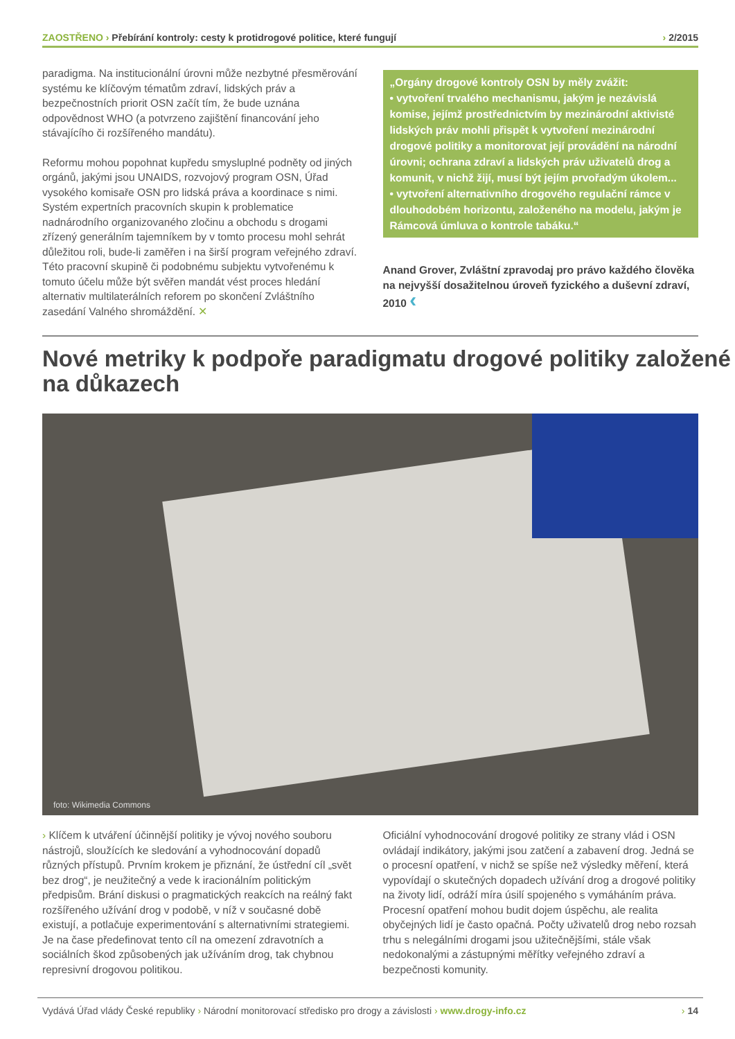ZAOSTŘENO › Přebírání kontroly: cesty k protidrogové politice, které fungují
› 2/2015
paradigma. Na institucionální úrovni může nezbytné přesměrování systému ke klíčovým tématům zdraví, lidských práv a bezpečnostních priorit OSN začít tím, že bude uznána odpovědnost WHO (a potvrzeno zajištění financování jeho stávajícího či rozšířeného mandátu).
Reformu mohou popohnat kupředu smysluplné podněty od jiných orgánů, jakými jsou UNAIDS, rozvojový program OSN, Úřad vysokého komisaře OSN pro lidská práva a koordinace s nimi. Systém expertních pracovních skupin k problematice nadnárodního organizovaného zločinu a obchodu s drogami zřízený generálním tajemníkem by v tomto procesu mohl sehrát důležitou roli, bude-li zaměřen i na širší program veřejného zdraví. Této pracovní skupině či podobnému subjektu vytvořenému k tomuto účelu může být svěřen mandát vést proces hledání alternativ multilaterálních reforem po skončení Zvláštního zasedání Valného shromáždění. ✕
„Orgány drogové kontroly OSN by měly zvážit:
• vytvoření trvalého mechanismu, jakým je nezávislá komise, jejímž prostřednictvím by mezinárodní aktivisté lidských práv mohli přispět k vytvoření mezinárodní drogové politiky a monitorovat její provádění na národní úrovni; ochrana zdraví a lidských práv uživatelů drog a komunit, v nichž žijí, musí být jejím prvořadým úkolem...
• vytvoření alternativního drogového regulační rámce v dlouhodobém horizontu, založeného na modelu, jakým je Rámcová úmluva o kontrole tabáku.“
Anand Grover, Zvláštní zpravodaj pro právo každého člověka na nejvyšší dosažitelnou úroveň fyzického a duševní zdraví, 2010 ‹
Nové metriky k podpoře paradigmatu drogové politiky založené na důkazech
foto: Wikimedia Commons
› Klíčem k utváření účinnější politiky je vývoj nového souboru nástrojů, sloužících ke sledování a vyhodnocování dopadů různých přístupů. Prvním krokem je přiznání, že ústřední cíl „svět bez drog“, je neužitečný a vede k iracionálním politickým předpisům. Brání diskusi o pragmatických reakcích na reálný fakt rozšířeného užívání drog v podobě, v níž v současné době existují, a potlačuje experimentování s alternativními strategiemi. Je na čase předefinovat tento cíl na omezení zdravotních a sociálních škod způsobených jak užíváním drog, tak chybnou represivní drogovou politikou.
Oficiální vyhodnocování drogové politiky ze strany vlád i OSN ovládají indikátory, jakými jsou zatčení a zabavení drog. Jedná se o procesní opatření, v nichž se spíše než výsledky měření, která vypovídají o skutečných dopadech užívání drog a drogové politiky na životy lidí, odráží míra úsilí spojeného s vymáháním práva. Procesní opatření mohou budit dojem úspěchu, ale realita obyčejných lidí je často opačná. Počty uživatelů drog nebo rozsah trhu s nelegálními drogami jsou užitečnějšími, stále však nedokonalými a zástupnými měřítky veřejného zdraví a bezpečnosti komunity.
Vydává Úřad vlády České republiky › Národní monitorovací středisko pro drogy a závislosti › www.drogy-info.cz
› 14